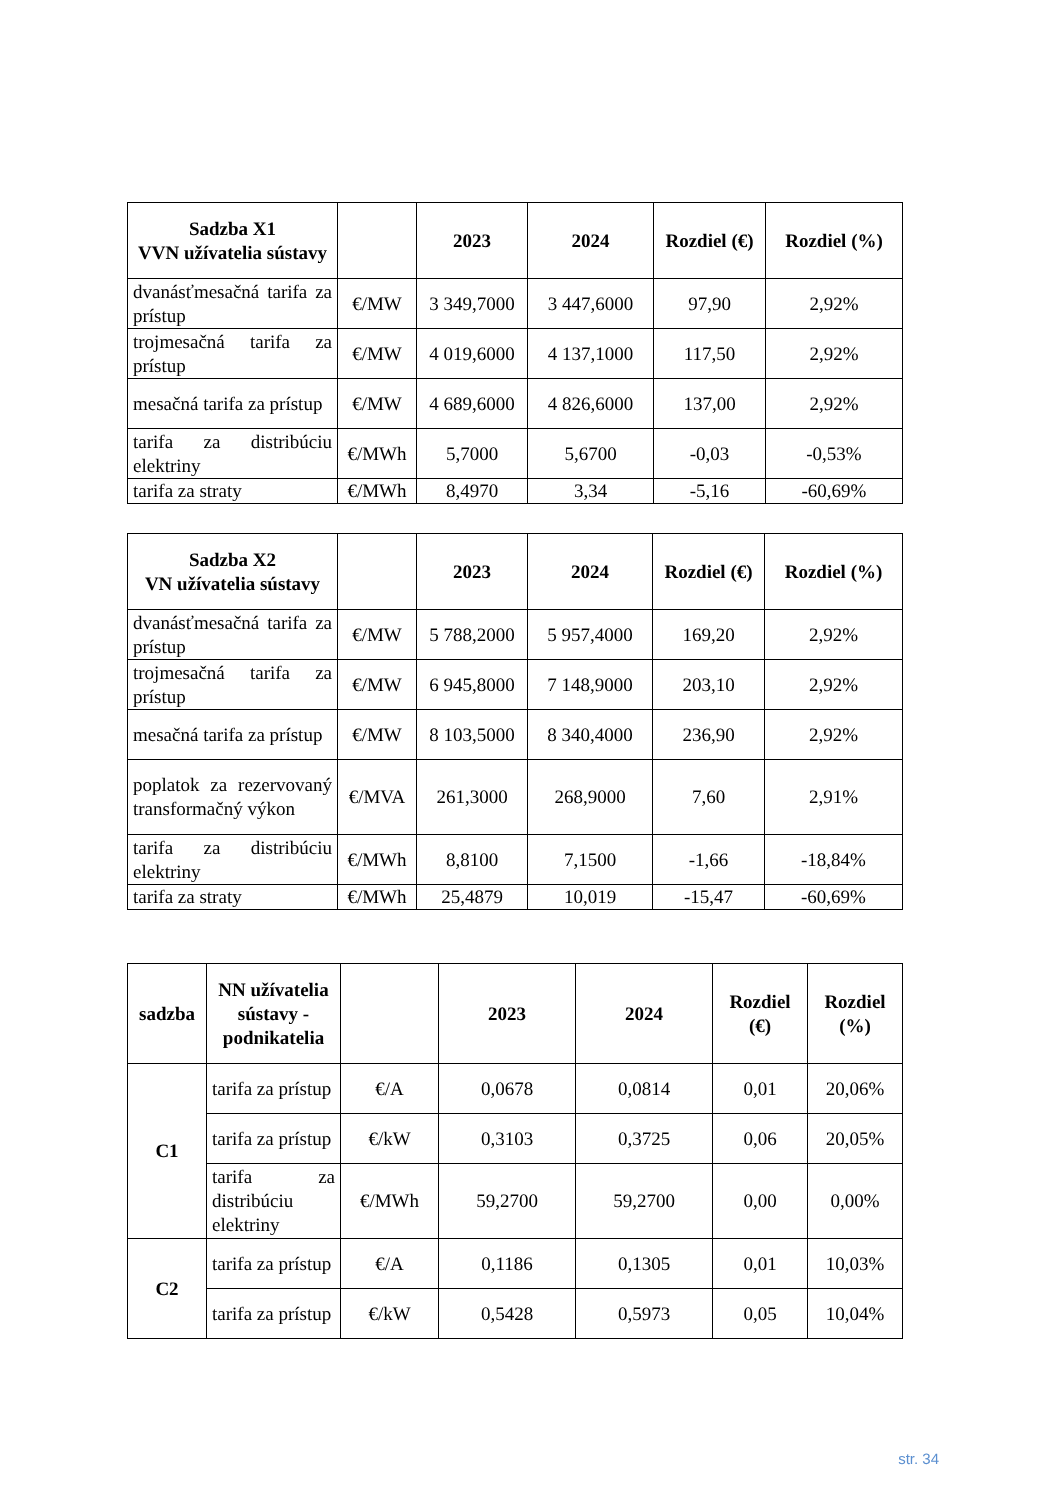| Sadzba X1 VVN užívatelia sústavy | | 2023 | 2024 | Rozdiel (€) | Rozdiel (%) |
| --- | --- | --- | --- | --- | --- |
| dvanásťmesačná tarifa za prístup | €/MW | 3 349,7000 | 3 447,6000 | 97,90 | 2,92% |
| trojmesačná tarifa za prístup | €/MW | 4 019,6000 | 4 137,1000 | 117,50 | 2,92% |
| mesačná tarifa za prístup | €/MW | 4 689,6000 | 4 826,6000 | 137,00 | 2,92% |
| tarifa za distribúciu elektriny | €/MWh | 5,7000 | 5,6700 | -0,03 | -0,53% |
| tarifa za straty | €/MWh | 8,4970 | 3,34 | -5,16 | -60,69% |
| Sadzba X2 VN užívatelia sústavy | | 2023 | 2024 | Rozdiel (€) | Rozdiel (%) |
| --- | --- | --- | --- | --- | --- |
| dvanásťmesačná tarifa za prístup | €/MW | 5 788,2000 | 5 957,4000 | 169,20 | 2,92% |
| trojmesačná tarifa za prístup | €/MW | 6 945,8000 | 7 148,9000 | 203,10 | 2,92% |
| mesačná tarifa za prístup | €/MW | 8 103,5000 | 8 340,4000 | 236,90 | 2,92% |
| poplatok za rezervovaný transformačný výkon | €/MVA | 261,3000 | 268,9000 | 7,60 | 2,91% |
| tarifa za distribúciu elektriny | €/MWh | 8,8100 | 7,1500 | -1,66 | -18,84% |
| tarifa za straty | €/MWh | 25,4879 | 10,019 | -15,47 | -60,69% |
| sadzba | NN užívatelia sústavy - podnikatelia | | 2023 | 2024 | Rozdiel (€) | Rozdiel (%) |
| --- | --- | --- | --- | --- | --- | --- |
| C1 | tarifa za prístup | €/A | 0,0678 | 0,0814 | 0,01 | 20,06% |
| | tarifa za prístup | €/kW | 0,3103 | 0,3725 | 0,06 | 20,05% |
| | tarifa za distribúciu elektriny | €/MWh | 59,2700 | 59,2700 | 0,00 | 0,00% |
| C2 | tarifa za prístup | €/A | 0,1186 | 0,1305 | 0,01 | 10,03% |
| | tarifa za prístup | €/kW | 0,5428 | 0,5973 | 0,05 | 10,04% |
str. 34